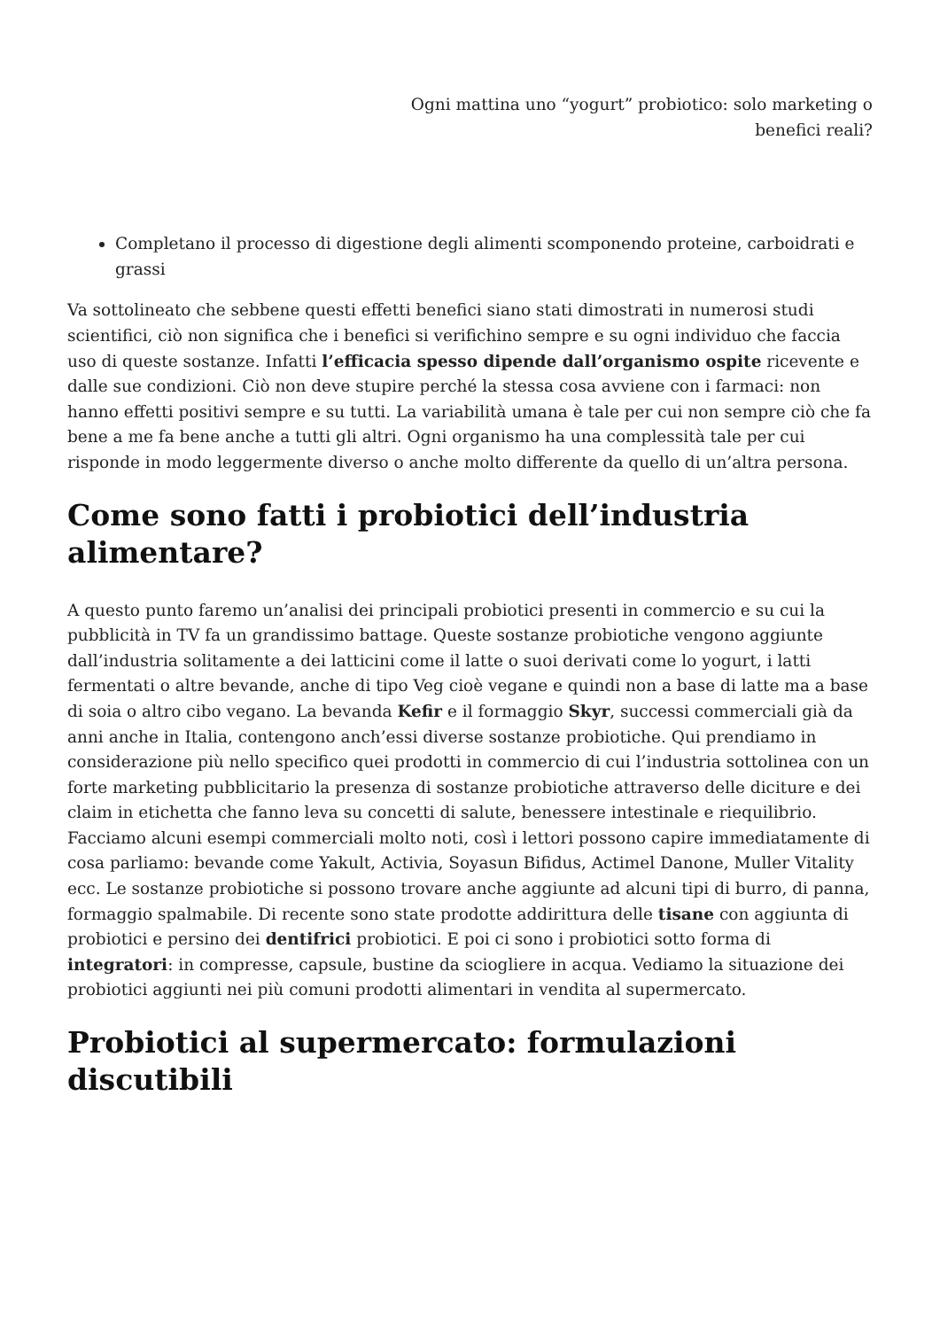Ogni mattina uno “yogurt” probiotico: solo marketing o benefici reali?
Completano il processo di digestione degli alimenti scomponendo proteine, carboidrati e grassi
Va sottolineato che sebbene questi effetti benefici siano stati dimostrati in numerosi studi scientifici, ciò non significa che i benefici si verifichino sempre e su ogni individuo che faccia uso di queste sostanze. Infatti l’efficacia spesso dipende dall’organismo ospite ricevente e dalle sue condizioni. Ciò non deve stupire perché la stessa cosa avviene con i farmaci: non hanno effetti positivi sempre e su tutti. La variabilità umana è tale per cui non sempre ciò che fa bene a me fa bene anche a tutti gli altri. Ogni organismo ha una complessità tale per cui risponde in modo leggermente diverso o anche molto differente da quello di un’altra persona.
Come sono fatti i probiotici dell’industria alimentare?
A questo punto faremo un’analisi dei principali probiotici presenti in commercio e su cui la pubblicità in TV fa un grandissimo battage. Queste sostanze probiotiche vengono aggiunte dall’industria solitamente a dei latticini come il latte o suoi derivati come lo yogurt, i latti fermentati o altre bevande, anche di tipo Veg cioè vegane e quindi non a base di latte ma a base di soia o altro cibo vegano. La bevanda Kefir e il formaggio Skyr, successi commerciali già da anni anche in Italia, contengono anch’essi diverse sostanze probiotiche. Qui prendiamo in considerazione più nello specifico quei prodotti in commercio di cui l’industria sottolinea con un forte marketing pubblicitario la presenza di sostanze probiotiche attraverso delle diciture e dei claim in etichetta che fanno leva su concetti di salute, benessere intestinale e riequilibrio. Facciamo alcuni esempi commerciali molto noti, così i lettori possono capire immediatamente di cosa parliamo: bevande come Yakult, Activia, Soyasun Bifidus, Actimel Danone, Muller Vitality ecc. Le sostanze probiotiche si possono trovare anche aggiunte ad alcuni tipi di burro, di panna, formaggio spalmabile. Di recente sono state prodotte addirittura delle tisane con aggiunta di probiotici e persino dei dentifrici probiotici. E poi ci sono i probiotici sotto forma di integratori: in compresse, capsule, bustine da sciogliere in acqua. Vediamo la situazione dei probiotici aggiunti nei più comuni prodotti alimentari in vendita al supermercato.
Probiotici al supermercato: formulazioni discutibili